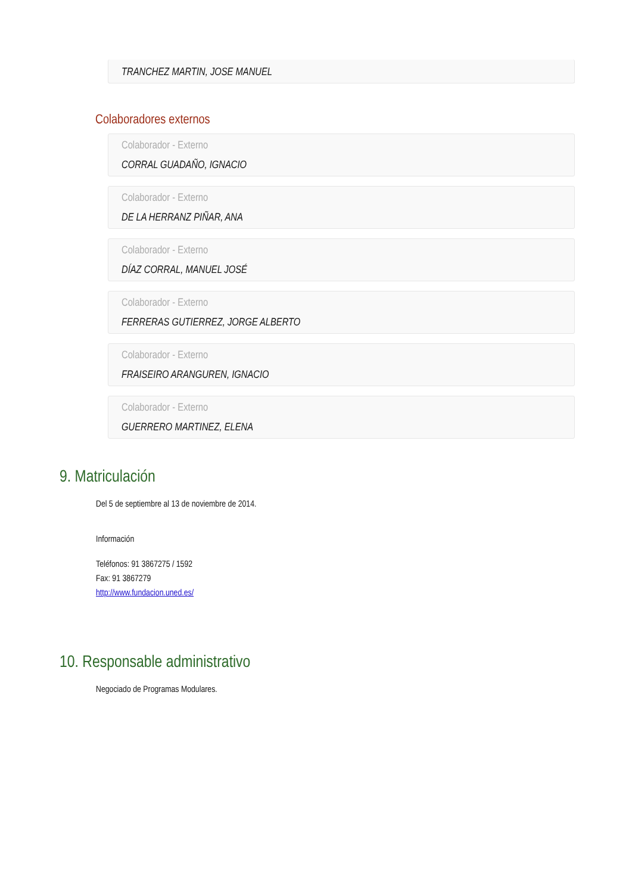TRANCHEZ MARTIN, JOSE MANUEL
Colaboradores externos
Colaborador - Externo
CORRAL GUADAÑO, IGNACIO
Colaborador - Externo
DE LA HERRANZ PIÑAR, ANA
Colaborador - Externo
DÍAZ CORRAL, MANUEL JOSÉ
Colaborador - Externo
FERRERAS GUTIERREZ, JORGE ALBERTO
Colaborador - Externo
FRAISEIRO ARANGUREN, IGNACIO
Colaborador - Externo
GUERRERO MARTINEZ, ELENA
9. Matriculación
Del 5 de septiembre al 13 de noviembre de 2014.
Información
Teléfonos: 91 3867275 / 1592
Fax: 91 3867279
http://www.fundacion.uned.es/
10. Responsable administrativo
Negociado de Programas Modulares.